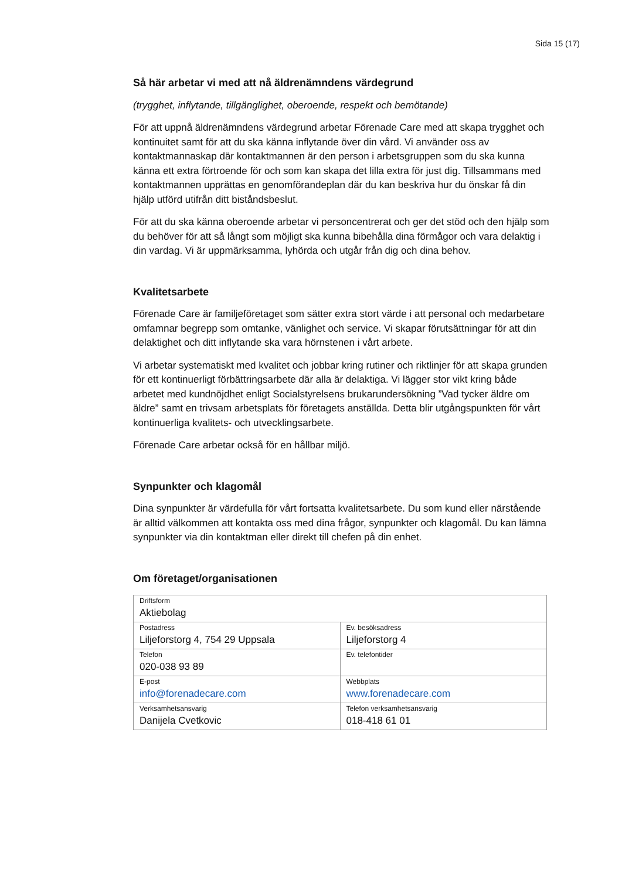Sida 15 (17)
Så här arbetar vi med att nå äldrenämndens värdegrund
(trygghet, inflytande, tillgänglighet, oberoende, respekt och bemötande)
För att uppnå äldrenämndens värdegrund arbetar Förenade Care med att skapa trygghet och kontinuitet samt för att du ska känna inflytande över din vård. Vi använder oss av kontaktmannaskap där kontaktmannen är den person i arbetsgruppen som du ska kunna känna ett extra förtroende för och som kan skapa det lilla extra för just dig. Tillsammans med kontaktmannen upprättas en genomförandeplan där du kan beskriva hur du önskar få din hjälp utförd utifrån ditt biståndsbeslut.
För att du ska känna oberoende arbetar vi personcentrerat och ger det stöd och den hjälp som du behöver för att så långt som möjligt ska kunna bibehålla dina förmågor och vara delaktig i din vardag. Vi är uppmärksamma, lyhörda och utgår från dig och dina behov.
Kvalitetsarbete
Förenade Care är familjeföretaget som sätter extra stort värde i att personal och medarbetare omfamnar begrepp som omtanke, vänlighet och service. Vi skapar förutsättningar för att din delaktighet och ditt inflytande ska vara hörnstenen i vårt arbete.
Vi arbetar systematiskt med kvalitet och jobbar kring rutiner och riktlinjer för att skapa grunden för ett kontinuerligt förbättringsarbete där alla är delaktiga. Vi lägger stor vikt kring både arbetet med kundnöjdhet enligt Socialstyrelsens brukarundersökning ”Vad tycker äldre om äldre” samt en trivsam arbetsplats för företagets anställda. Detta blir utgångspunkten för vårt kontinuerliga kvalitets- och utvecklingsarbete.
Förenade Care arbetar också för en hållbar miljö.
Synpunkter och klagomål
Dina synpunkter är värdefulla för vårt fortsatta kvalitetsarbete. Du som kund eller närstående är alltid välkommen att kontakta oss med dina frågor, synpunkter och klagomål. Du kan lämna synpunkter via din kontaktman eller direkt till chefen på din enhet.
Om företaget/organisationen
| Driftsform Aktiebolag | |
| Postadress Liljeforstorg 4, 754 29 Uppsala | Ev. besöksadress Liljeforstorg 4 |
| Telefon 020-038 93 89 | Ev. telefontider |
| E-post info@forenadecare.com | Webbplats www.forenadecare.com |
| Verksamhetsansvarig Danijela Cvetkovic | Telefon verksamhetsansvarig 018-418 61 01 |